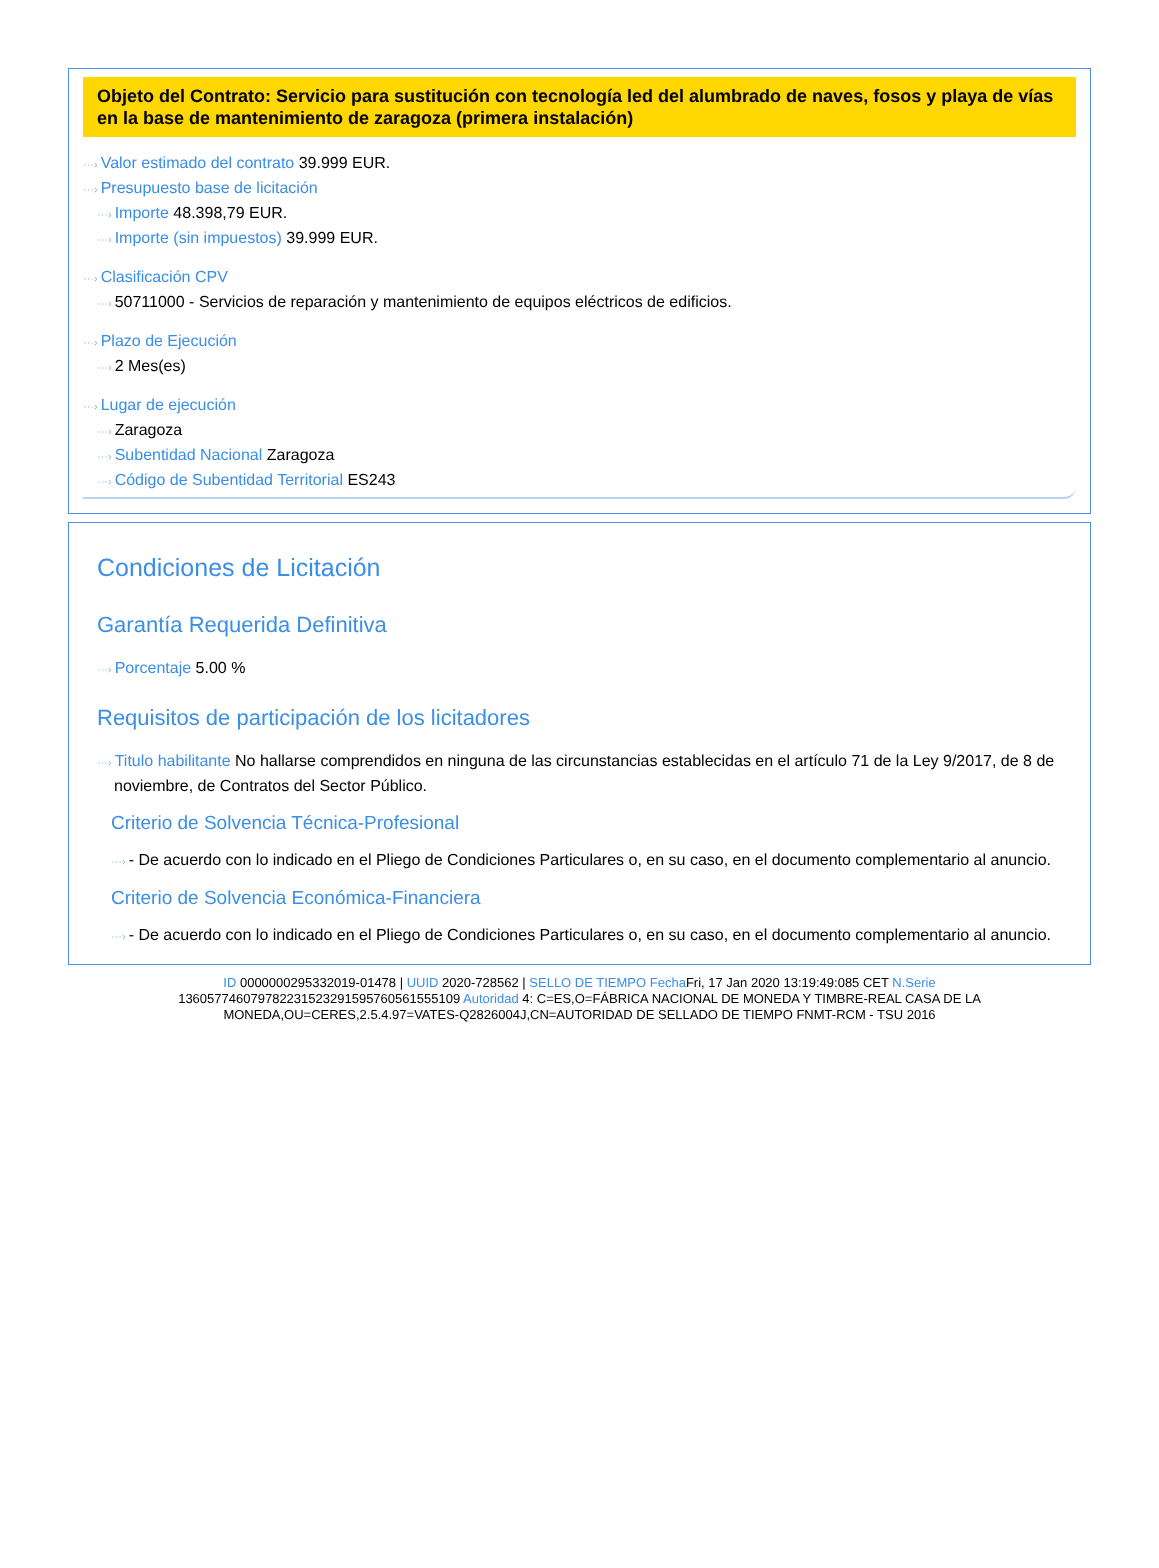Objeto del Contrato: Servicio para sustitución con tecnología led del alumbrado de naves, fosos y playa de vías en la base de mantenimiento de zaragoza (primera instalación)
···› Valor estimado del contrato 39.999 EUR.
···› Presupuesto base de licitación
···› Importe 48.398,79 EUR.
···› Importe (sin impuestos) 39.999 EUR.
···› Clasificación CPV
···› 50711000 - Servicios de reparación y mantenimiento de equipos eléctricos de edificios.
···› Plazo de Ejecución
···› 2 Mes(es)
···› Lugar de ejecución
···› Zaragoza
···› Subentidad Nacional Zaragoza
···› Código de Subentidad Territorial ES243
Condiciones de Licitación
Garantía Requerida Definitiva
···› Porcentaje 5.00 %
Requisitos de participación de los licitadores
···› Titulo habilitante No hallarse comprendidos en ninguna de las circunstancias establecidas en el artículo 71 de la Ley 9/2017, de 8 de noviembre, de Contratos del Sector Público.
Criterio de Solvencia Técnica-Profesional
···› - De acuerdo con lo indicado en el Pliego de Condiciones Particulares o, en su caso, en el documento complementario al anuncio.
Criterio de Solvencia Económica-Financiera
···› - De acuerdo con lo indicado en el Pliego de Condiciones Particulares o, en su caso, en el documento complementario al anuncio.
ID 0000000295332019-01478 | UUID 2020-728562 | SELLO DE TIEMPO Fecha Fri, 17 Jan 2020 13:19:49:085 CET N.Serie 136057746079782231523291595760561555109 Autoridad 4: C=ES,O=FÁBRICA NACIONAL DE MONEDA Y TIMBRE-REAL CASA DE LA MONEDA,OU=CERES,2.5.4.97=VATES-Q2826004J,CN=AUTORIDAD DE SELLADO DE TIEMPO FNMT-RCM - TSU 2016